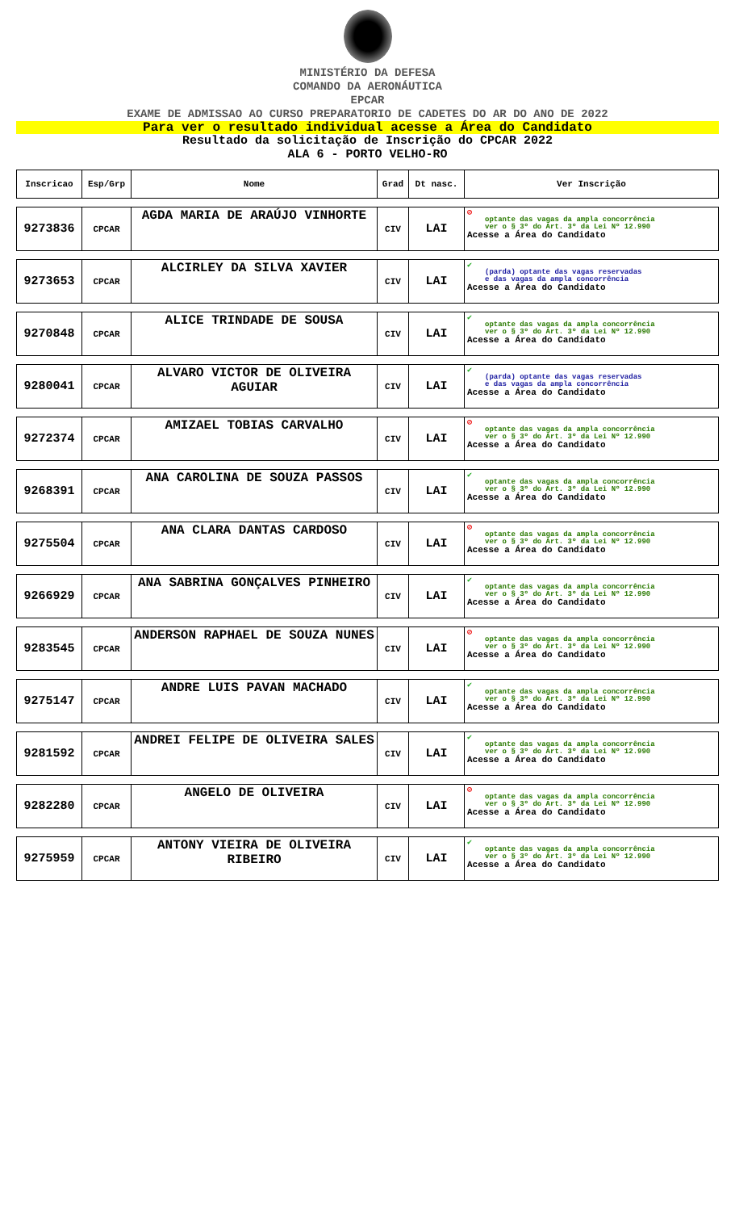MINISTÉRIO DA DEFESA
COMANDO DA AERONÁUTICA
EPCAR
EXAME DE ADMISSAO AO CURSO PREPARATORIO DE CADETES DO AR DO ANO DE 2022
Para ver o resultado individual acesse a Área do Candidato
Resultado da solicitação de Inscrição do CPCAR 2022
ALA 6 - PORTO VELHO-RO
| Inscricao | Esp/Grp | Nome | Grad | Dt nasc. | Ver Inscrição |
| --- | --- | --- | --- | --- | --- |
| 9273836 | CPCAR | AGDA MARIA DE ARAÚJO VINHORTE | CIV | LAI | ⊘ optante das vagas da ampla concorrência ver o § 3º do Art. 3º da Lei Nº 12.990 Acesse a Área do Candidato |
| 9273653 | CPCAR | ALCIRLEY DA SILVA XAVIER | CIV | LAI | ✔ (parda) optante das vagas reservadas e das vagas da ampla concorrência Acesse a Área do Candidato |
| 9270848 | CPCAR | ALICE TRINDADE DE SOUSA | CIV | LAI | ✔ optante das vagas da ampla concorrência ver o § 3º do Art. 3º da Lei Nº 12.990 Acesse a Área do Candidato |
| 9280041 | CPCAR | ALVARO VICTOR DE OLIVEIRA AGUIAR | CIV | LAI | ✔ (parda) optante das vagas reservadas e das vagas da ampla concorrência Acesse a Área do Candidato |
| 9272374 | CPCAR | AMIZAEL TOBIAS CARVALHO | CIV | LAI | ⊘ optante das vagas da ampla concorrência ver o § 3º do Art. 3º da Lei Nº 12.990 Acesse a Área do Candidato |
| 9268391 | CPCAR | ANA CAROLINA DE SOUZA PASSOS | CIV | LAI | ✔ optante das vagas da ampla concorrência ver o § 3º do Art. 3º da Lei Nº 12.990 Acesse a Área do Candidato |
| 9275504 | CPCAR | ANA CLARA DANTAS CARDOSO | CIV | LAI | ⊘ optante das vagas da ampla concorrência ver o § 3º do Art. 3º da Lei Nº 12.990 Acesse a Área do Candidato |
| 9266929 | CPCAR | ANA SABRINA GONÇALVES PINHEIRO | CIV | LAI | ✔ optante das vagas da ampla concorrência ver o § 3º do Art. 3º da Lei Nº 12.990 Acesse a Área do Candidato |
| 9283545 | CPCAR | ANDERSON RAPHAEL DE SOUZA NUNES | CIV | LAI | ⊘ optante das vagas da ampla concorrência ver o § 3º do Art. 3º da Lei Nº 12.990 Acesse a Área do Candidato |
| 9275147 | CPCAR | ANDRE LUIS PAVAN MACHADO | CIV | LAI | ✔ optante das vagas da ampla concorrência ver o § 3º do Art. 3º da Lei Nº 12.990 Acesse a Área do Candidato |
| 9281592 | CPCAR | ANDREI FELIPE DE OLIVEIRA SALES | CIV | LAI | ✔ optante das vagas da ampla concorrência ver o § 3º do Art. 3º da Lei Nº 12.990 Acesse a Área do Candidato |
| 9282280 | CPCAR | ANGELO DE OLIVEIRA | CIV | LAI | ⊘ optante das vagas da ampla concorrência ver o § 3º do Art. 3º da Lei Nº 12.990 Acesse a Área do Candidato |
| 9275959 | CPCAR | ANTONY VIEIRA DE OLIVEIRA RIBEIRO | CIV | LAI | ✔ optante das vagas da ampla concorrência ver o § 3º do Art. 3º da Lei Nº 12.990 Acesse a Área do Candidato |